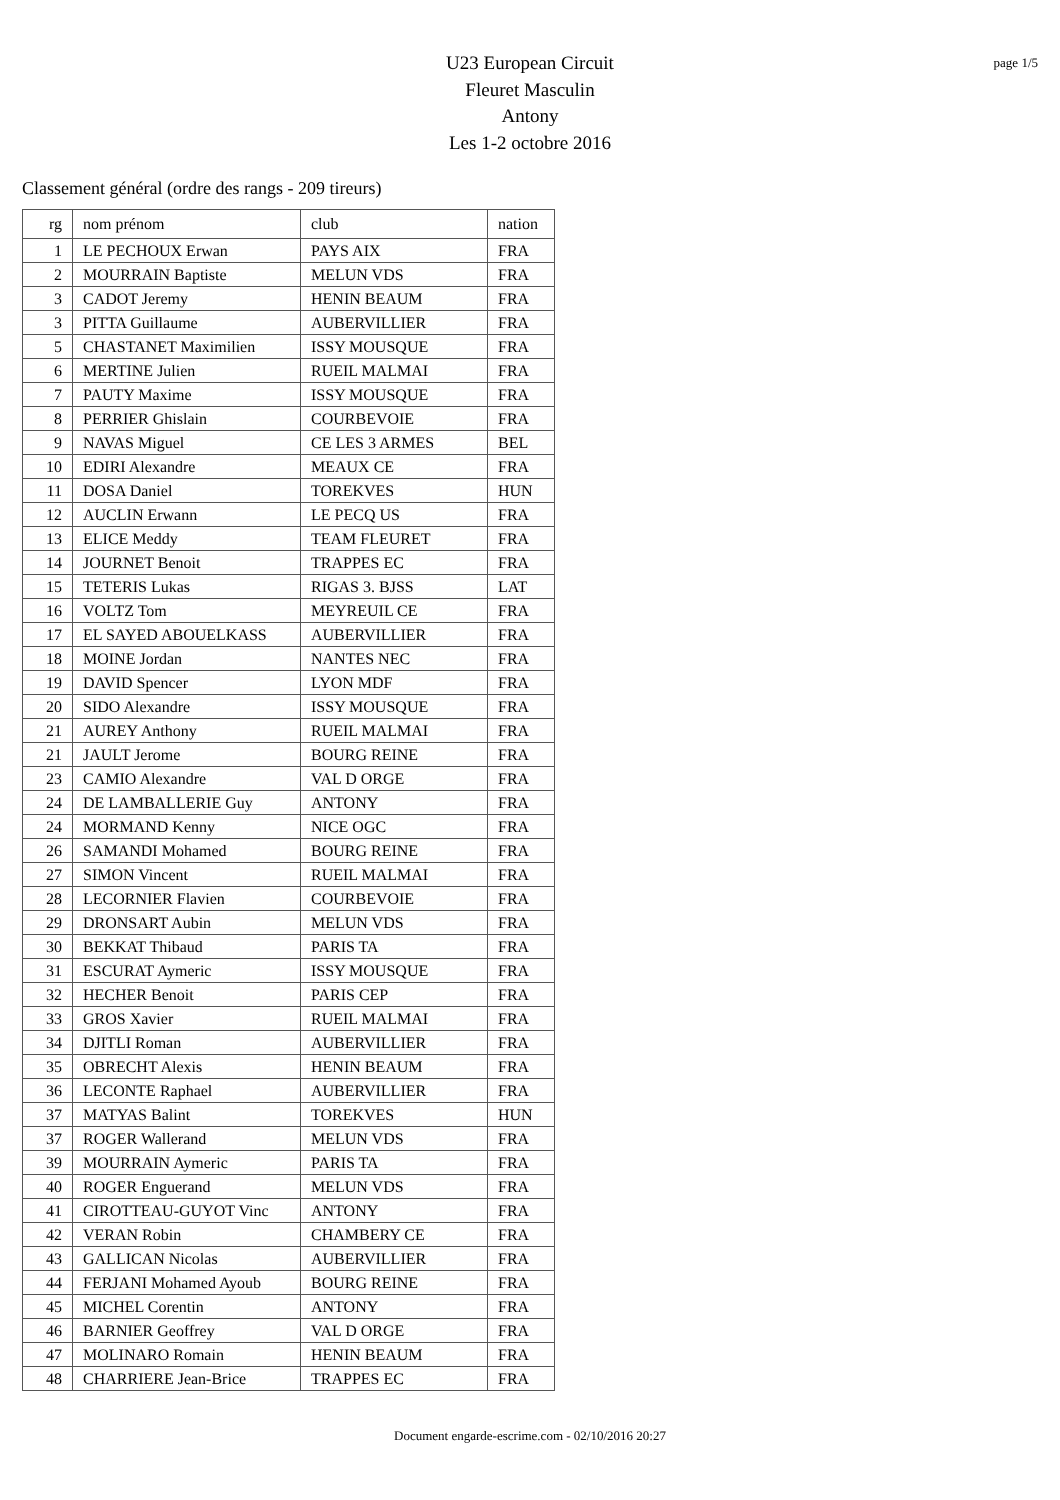page 1/5
U23 European Circuit
Fleuret Masculin
Antony
Les 1-2 octobre 2016
Classement général (ordre des rangs - 209 tireurs)
| rg | nom prénom | club | nation |
| --- | --- | --- | --- |
| 1 | LE PECHOUX Erwan | PAYS AIX | FRA |
| 2 | MOURRAIN Baptiste | MELUN VDS | FRA |
| 3 | CADOT Jeremy | HENIN BEAUM | FRA |
| 3 | PITTA Guillaume | AUBERVILLIER | FRA |
| 5 | CHASTANET Maximilien | ISSY MOUSQUE | FRA |
| 6 | MERTINE Julien | RUEIL MALMAI | FRA |
| 7 | PAUTY Maxime | ISSY MOUSQUE | FRA |
| 8 | PERRIER Ghislain | COURBEVOIE | FRA |
| 9 | NAVAS Miguel | CE LES 3 ARMES | BEL |
| 10 | EDIRI Alexandre | MEAUX CE | FRA |
| 11 | DOSA Daniel | TOREKVES | HUN |
| 12 | AUCLIN Erwann | LE PECQ US | FRA |
| 13 | ELICE Meddy | TEAM FLEURET | FRA |
| 14 | JOURNET Benoit | TRAPPES EC | FRA |
| 15 | TETERIS Lukas | RIGAS 3. BJSS | LAT |
| 16 | VOLTZ Tom | MEYREUIL CE | FRA |
| 17 | EL SAYED ABOUELKASS | AUBERVILLIER | FRA |
| 18 | MOINE Jordan | NANTES NEC | FRA |
| 19 | DAVID Spencer | LYON MDF | FRA |
| 20 | SIDO Alexandre | ISSY MOUSQUE | FRA |
| 21 | AUREY Anthony | RUEIL MALMAI | FRA |
| 21 | JAULT Jerome | BOURG REINE | FRA |
| 23 | CAMIO Alexandre | VAL D ORGE | FRA |
| 24 | DE LAMBALLERIE Guy | ANTONY | FRA |
| 24 | MORMAND Kenny | NICE OGC | FRA |
| 26 | SAMANDI Mohamed | BOURG REINE | FRA |
| 27 | SIMON Vincent | RUEIL MALMAI | FRA |
| 28 | LECORNIER Flavien | COURBEVOIE | FRA |
| 29 | DRONSART Aubin | MELUN VDS | FRA |
| 30 | BEKKAT Thibaud | PARIS TA | FRA |
| 31 | ESCURAT Aymeric | ISSY MOUSQUE | FRA |
| 32 | HECHER Benoit | PARIS CEP | FRA |
| 33 | GROS Xavier | RUEIL MALMAI | FRA |
| 34 | DJITLI Roman | AUBERVILLIER | FRA |
| 35 | OBRECHT Alexis | HENIN BEAUM | FRA |
| 36 | LECONTE Raphael | AUBERVILLIER | FRA |
| 37 | MATYAS Balint | TOREKVES | HUN |
| 37 | ROGER Wallerand | MELUN VDS | FRA |
| 39 | MOURRAIN Aymeric | PARIS TA | FRA |
| 40 | ROGER Enguerand | MELUN VDS | FRA |
| 41 | CIROTTEAU-GUYOT Vinc | ANTONY | FRA |
| 42 | VERAN Robin | CHAMBERY CE | FRA |
| 43 | GALLICAN Nicolas | AUBERVILLIER | FRA |
| 44 | FERJANI Mohamed Ayoub | BOURG REINE | FRA |
| 45 | MICHEL Corentin | ANTONY | FRA |
| 46 | BARNIER Geoffrey | VAL D ORGE | FRA |
| 47 | MOLINARO Romain | HENIN BEAUM | FRA |
| 48 | CHARRIERE Jean-Brice | TRAPPES EC | FRA |
Document engarde-escrime.com - 02/10/2016 20:27